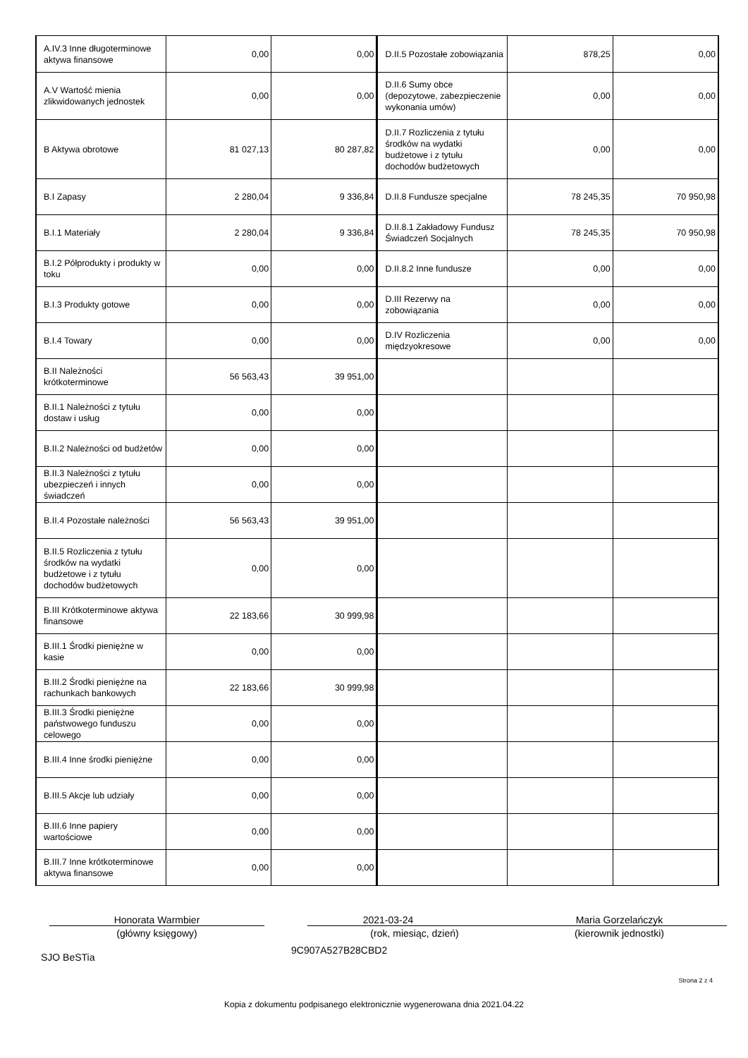| A.IV.3 Inne długoterminowe aktywa finansowe | 0,00 | 0,00 | D.II.5 Pozostałe zobowiązania | 878,25 | 0,00 |
| A.V Wartość mienia zlikwidowanych jednostek | 0,00 | 0,00 | D.II.6 Sumy obce (depozytowe, zabezpieczenie wykonania umów) | 0,00 | 0,00 |
| B Aktywa obrotowe | 81 027,13 | 80 287,82 | D.II.7 Rozliczenia z tytułu środków na wydatki budżetowe i z tytułu dochodów budżetowych | 0,00 | 0,00 |
| B.I Zapasy | 2 280,04 | 9 336,84 | D.II.8 Fundusze specjalne | 78 245,35 | 70 950,98 |
| B.I.1 Materiały | 2 280,04 | 9 336,84 | D.II.8.1 Zakładowy Fundusz Świadczeń Socjalnych | 78 245,35 | 70 950,98 |
| B.I.2 Półprodukty i produkty w toku | 0,00 | 0,00 | D.II.8.2 Inne fundusze | 0,00 | 0,00 |
| B.I.3 Produkty gotowe | 0,00 | 0,00 | D.III Rezerwy na zobowiązania | 0,00 | 0,00 |
| B.I.4 Towary | 0,00 | 0,00 | D.IV Rozliczenia międzyokresowe | 0,00 | 0,00 |
| B.II Należności krótkoterminowe | 56 563,43 | 39 951,00 | | | |
| B.II.1 Należności z tytułu dostaw i usług | 0,00 | 0,00 | | | |
| B.II.2 Należności od budżetów | 0,00 | 0,00 | | | |
| B.II.3 Należności z tytułu ubezpieczeń i innych świadczeń | 0,00 | 0,00 | | | |
| B.II.4 Pozostałe należności | 56 563,43 | 39 951,00 | | | |
| B.II.5 Rozliczenia z tytułu środków na wydatki budżetowe i z tytułu dochodów budżetowych | 0,00 | 0,00 | | | |
| B.III Krótkoterminowe aktywa finansowe | 22 183,66 | 30 999,98 | | | |
| B.III.1 Środki pieniężne w kasie | 0,00 | 0,00 | | | |
| B.III.2 Środki pieniężne na rachunkach bankowych | 22 183,66 | 30 999,98 | | | |
| B.III.3 Środki pieniężne państwowego funduszu celowego | 0,00 | 0,00 | | | |
| B.III.4 Inne środki pieniężne | 0,00 | 0,00 | | | |
| B.III.5 Akcje lub udziały | 0,00 | 0,00 | | | |
| B.III.6 Inne papiery wartościowe | 0,00 | 0,00 | | | |
| B.III.7 Inne krótkoterminowe aktywa finansowe | 0,00 | 0,00 | | | |
Honorata Warmbier
(główny księgowy)
2021-03-24
(rok, miesiąc, dzień)
Maria Gorzelańczyk
(kierownik jednostki)
SJO BeSTia 9C907A527B28CBD2
Strona 2 z 4
Kopia z dokumentu podpisanego elektronicznie wygenerowana dnia 2021.04.22